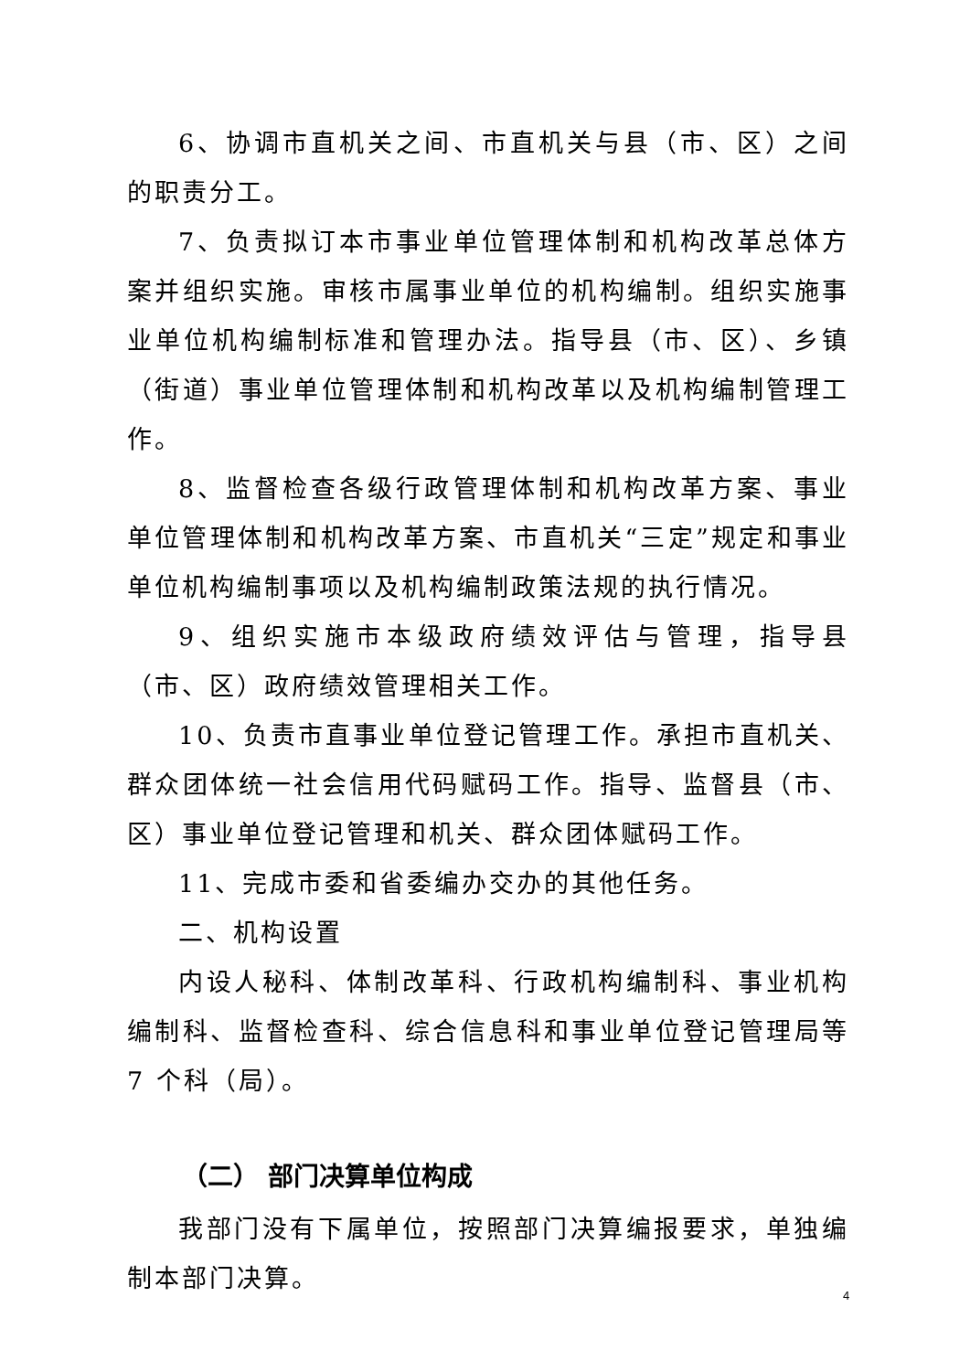6、协调市直机关之间、市直机关与县（市、区）之间的职责分工。
7、负责拟订本市事业单位管理体制和机构改革总体方案并组织实施。审核市属事业单位的机构编制。组织实施事业单位机构编制标准和管理办法。指导县（市、区）、乡镇（街道）事业单位管理体制和机构改革以及机构编制管理工作。
8、监督检查各级行政管理体制和机构改革方案、事业单位管理体制和机构改革方案、市直机关“三定”规定和事业单位机构编制事项以及机构编制政策法规的执行情况。
9、组织实施市本级政府绩效评估与管理，指导县（市、区）政府绩效管理相关工作。
10、负责市直事业单位登记管理工作。承担市直机关、群众团体统一社会信用代码赋码工作。指导、监督县（市、区）事业单位登记管理和机关、群众团体赋码工作。
11、完成市委和省委编办交办的其他任务。
二、机构设置
内设人秘科、体制改革科、行政机构编制科、事业机构编制科、监督检查科、综合信息科和事业单位登记管理局等 7 个科（局）。
（二） 部门决算单位构成
我部门没有下属单位，按照部门决算编报要求，单独编制本部门决算。
4